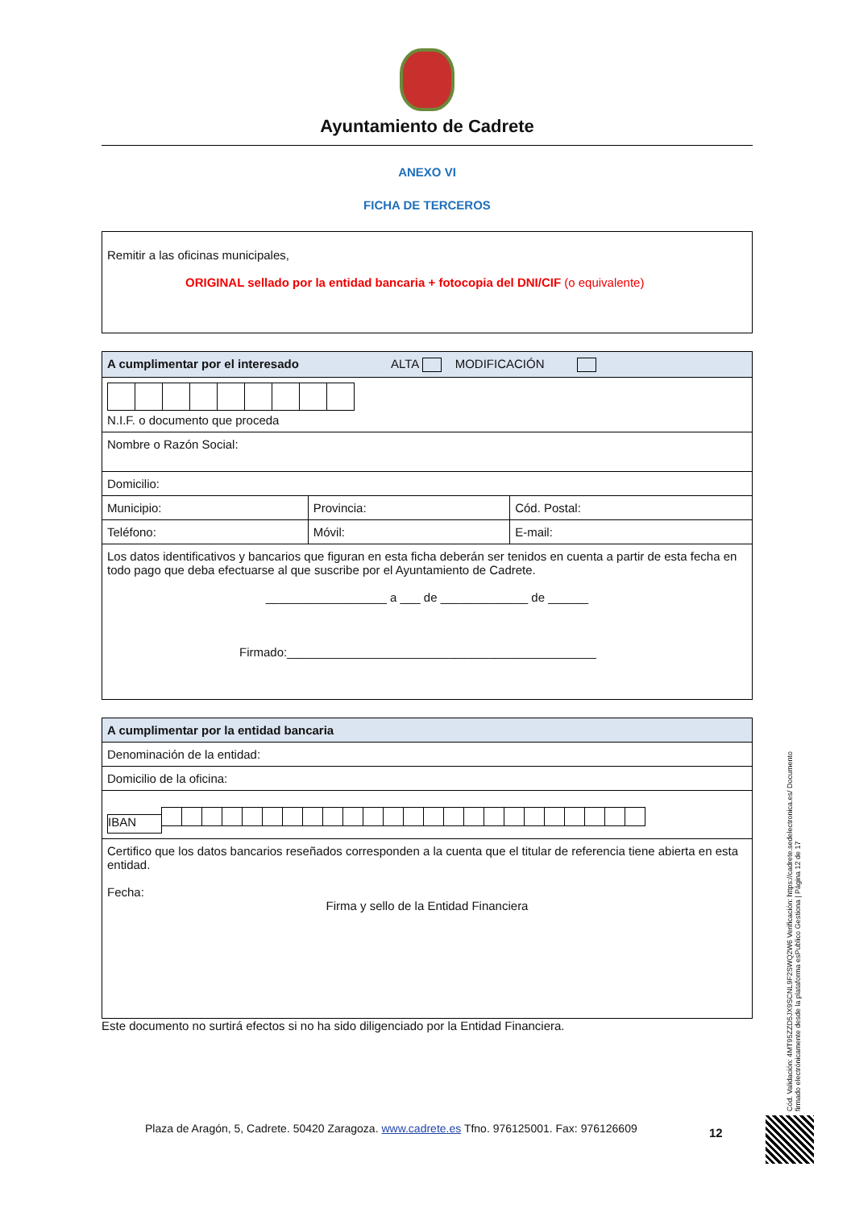Ayuntamiento de Cadrete
ANEXO VI
FICHA DE TERCEROS
Remitir a las oficinas municipales,
ORIGINAL sellado por la entidad bancaria + fotocopia del DNI/CIF (o equivalente)
| A cumplimentar por el interesado ALTA MODIFICACIÓN | | |
| --- | --- | --- |
| N.I.F. o documento que proceda | | |
| Nombre o Razón Social: | | |
| Domicilio: | | |
| Municipio: | Provincia: | Cód. Postal: |
| Teléfono: | Móvil: | E-mail: |
| Los datos identificativos y bancarios que figuran en esta ficha deberán ser tenidos en cuenta a partir de esta fecha en todo pago que deba efectuarse al que suscribe por el Ayuntamiento de Cadrete. __________________ a ___ de _____________ de ______ Firmado:______________________________________________ | | |
| A cumplimentar por la entidad bancaria |
| --- |
| Denominación de la entidad: |
| Domicilio de la oficina: |
| IBAN |
| Certifico que los datos bancarios reseñados corresponden a la cuenta que el titular de referencia tiene abierta en esta entidad. Fecha: Firma y sello de la Entidad Financiera |
Este documento no surtirá efectos si no ha sido diligenciado por la Entidad Financiera.
Cód. Validación: 4MT95ZZD5JX9SCNL9F2SWQ2W6 Verificación: https://cadrete.sedelectronica.es/ Documento firmado electrónicamente desde la plataforma esPublico Gestiona | Página 12 de 17
Plaza de Aragón, 5, Cadrete. 50420 Zaragoza. www.cadrete.es Tfno. 976125001. Fax: 976126609
12